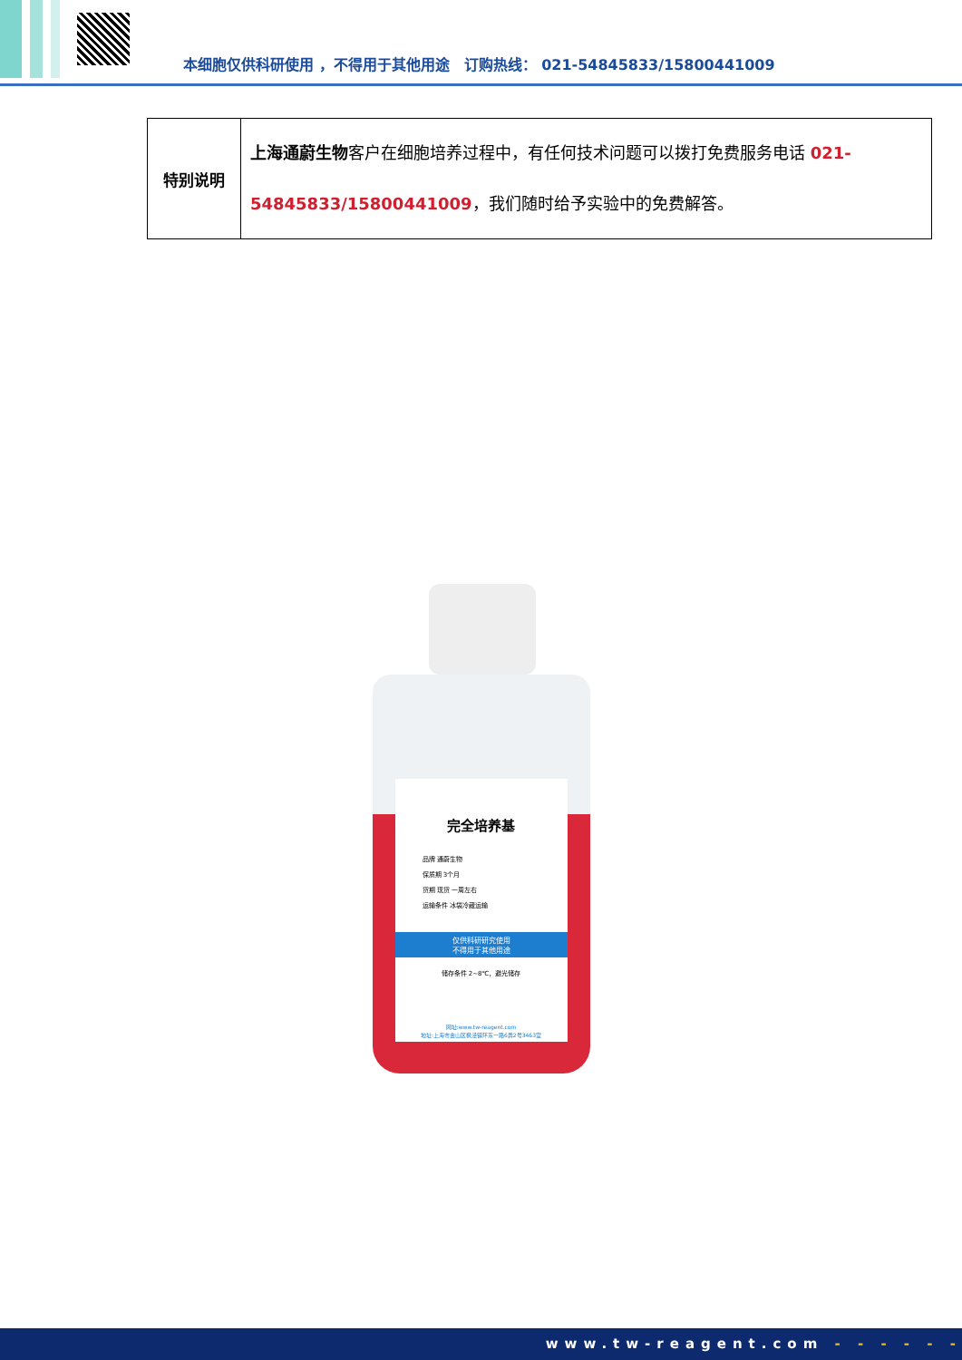本细胞仅供科研使用 ，不得用于其他用途　订购热线： 021-54845833/15800441009
| 特别说明 | 上海通蔚生物 客户在细胞培养过程中，有任何技术问题可以拨打免费服务电话 021-54845833/15800441009 ，我们随时给予实验中的免费解答。 |
完全培养基
品牌 通蔚生物
保质期 3个月
货期 现货 一周左右
运输条件 冰袋冷藏运输
仅供科研研究使用
不得用于其他用途
储存条件 2~8℃，避光储存
网址:www.tw-reagent.com
地址:上海市金山区枫泾镇环东一路6弄2号3463室
www.tw-reagent.com - - - - - -